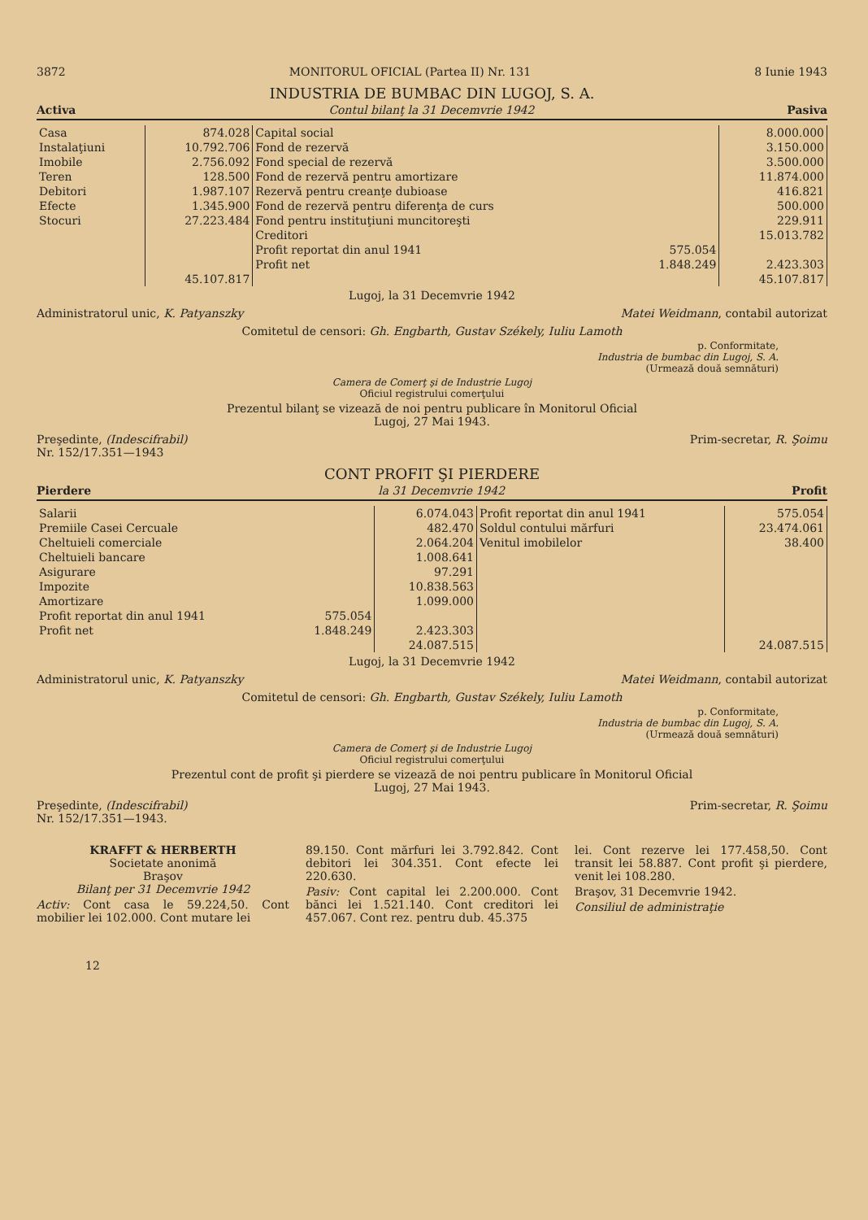3872 MONITORUL OFICIAL (Partea II) Nr. 131 8 Iunie 1943
INDUSTRIA DE BUMBAC DIN LUGOJ, S. A.
Activa Contul bilanţ la 31 Decemvrie 1942 Pasiva
| Casa | 874.028 | Capital social | | 8.000.000 |
| Instalaţiuni | 10.792.706 | Fond de rezervă | | 3.150.000 |
| Imobile | 2.756.092 | Fond special de rezervă | | 3.500.000 |
| Teren | 128.500 | Fond de rezervă pentru amortizare | | 11.874.000 |
| Debitori | 1.987.107 | Rezervă pentru creanţe dubioase | | 416.821 |
| Efecte | 1.345.900 | Fond de rezervă pentru diferenţa de curs | | 500.000 |
| Stocuri | 27.223.484 | Fond pentru instituţiuni muncitoreşti | | 229.911 |
| | | Creditori | | 15.013.782 |
| | | Profit reportat din anul 1941 | 575.054 | |
| | | Profit net | 1.848.249 | 2.423.303 |
| | 45.107.817 | | | 45.107.817 |
Lugoj, la 31 Decemvrie 1942
Administratorul unic, K. Patyanszky Matei Weidmann, contabil autorizat
Comitetul de censori: Gh. Engbarth, Gustav Székely, Iuliu Lamoth
p. Conformitate,
Industria de bumbac din Lugoj, S. A.
(Urmează două semnături)
Camera de Comerţ şi de Industrie Lugoj
Oficiul registrului comerţului
Prezentul bilanţ se vizează de noi pentru publicare în Monitorul Oficial
Lugoj, 27 Mai 1943.
Preşedinte, (Indescifrabil)
Nr. 152/17.351—1943 Prim-secretar, R. Şoimu
CONT PROFIT ŞI PIERDERE
Pierdere la 31 Decemvrie 1942 Profit
| Salarii | | 6.074.043 | Profit reportat din anul 1941 | 575.054 |
| Premiile Casei Cercuale | | 482.470 | Soldul contului mărfuri | 23.474.061 |
| Cheltuieli comerciale | | 2.064.204 | Venitul imobilelor | 38.400 |
| Cheltuieli bancare | | 1.008.641 | | |
| Asigurare | | 97.291 | | |
| Impozite | | 10.838.563 | | |
| Amortizare | | 1.099.000 | | |
| Profit reportat din anul 1941 | 575.054 | | | |
| Profit net | 1.848.249 | 2.423.303 | | |
| | | 24.087.515 | | 24.087.515 |
Lugoj, la 31 Decemvrie 1942
Administratorul unic, K. Patyanszky Matei Weidmann, contabil autorizat
Comitetul de censori: Gh. Engbarth, Gustav Székely, Iuliu Lamoth
p. Conformitate,
Industria de bumbac din Lugoj, S. A.
(Urmează două semnături)
Camera de Comerţ şi de Industrie Lugoj
Oficiul registrului comerţului
Prezentul cont de profit şi pierdere se vizează de noi pentru publicare în Monitorul Oficial
Lugoj, 27 Mai 1943.
Preşedinte, (Indescifrabil)
Nr. 152/17.351—1943. Prim-secretar, R. Şoimu
KRAFFT & HERBERTH
Societate anonimă
Braşov
Bilanţ per 31 Decemvrie 1942
Activ: Cont casa le 59.224,50. Cont mobilier lei 102.000. Cont mutare lei
89.150. Cont mărfuri lei 3.792.842. Cont debitori lei 304.351. Cont efecte lei 220.630.
Pasiv: Cont capital lei 2.200.000. Cont bănci lei 1.521.140. Cont creditori lei 457.067. Cont rez. pentru dub. 45.375
lei. Cont rezerve lei 177.458,50. Cont transit lei 58.887. Cont profit şi pierdere, venit lei 108.280.
Braşov, 31 Decemvrie 1942.
Consiliul de administraţie
12